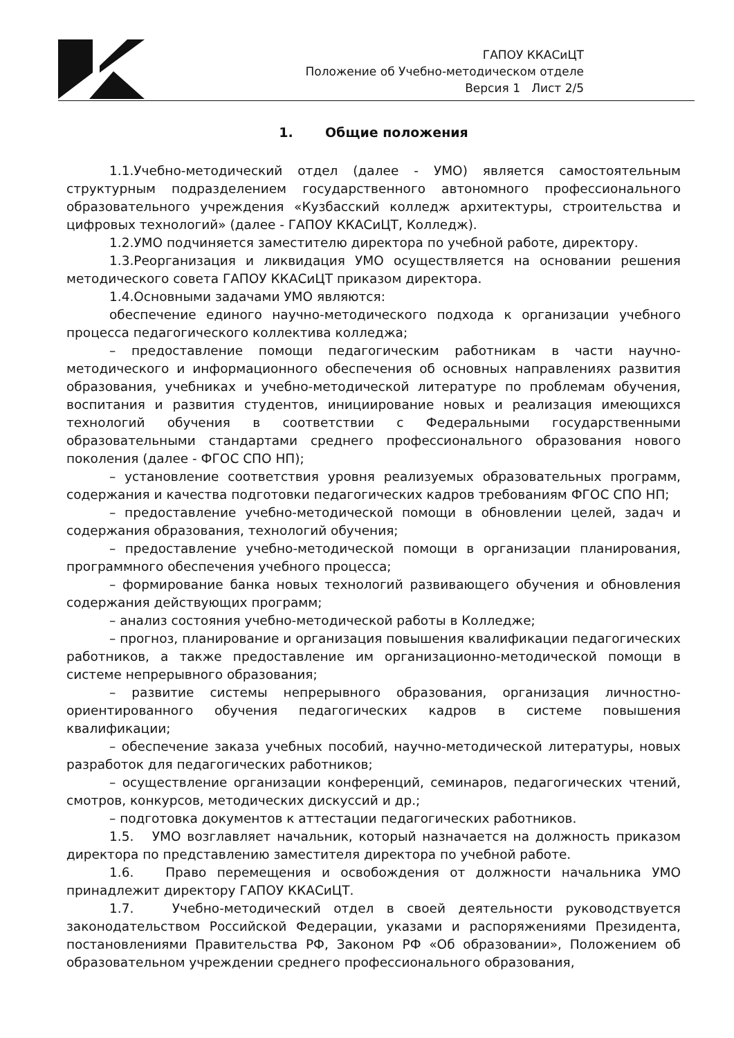ГАПОУ ККАСиЦТ
Положение об Учебно-методическом отделе
Версия 1 Лист 2/5
1. Общие положения
1.1.Учебно-методический отдел (далее - УМО) является самостоятельным структурным подразделением государственного автономного профессионального образовательного учреждения «Кузбасский колледж архитектуры, строительства и цифровых технологий» (далее - ГАПОУ ККАСиЦТ, Колледж).
1.2.УМО подчиняется заместителю директора по учебной работе, директору.
1.3.Реорганизация и ликвидация УМО осуществляется на основании решения методического совета ГАПОУ ККАСиЦТ приказом директора.
1.4.Основными задачами УМО являются:
обеспечение единого научно-методического подхода к организации учебного процесса педагогического коллектива колледжа;
– предоставление помощи педагогическим работникам в части научно-методического и информационного обеспечения об основных направлениях развития образования, учебниках и учебно-методической литературе по проблемам обучения, воспитания и развития студентов, инициирование новых и реализация имеющихся технологий обучения в соответствии с Федеральными государственными образовательными стандартами среднего профессионального образования нового поколения (далее - ФГОС СПО НП);
– установление соответствия уровня реализуемых образовательных программ, содержания и качества подготовки педагогических кадров требованиям ФГОС СПО НП;
– предоставление учебно-методической помощи в обновлении целей, задач и содержания образования, технологий обучения;
– предоставление учебно-методической помощи в организации планирования, программного обеспечения учебного процесса;
– формирование банка новых технологий развивающего обучения и обновления содержания действующих программ;
– анализ состояния учебно-методической работы в Колледже;
– прогноз, планирование и организация повышения квалификации педагогических работников, а также предоставление им организационно-методической помощи в системе непрерывного образования;
– развитие системы непрерывного образования, организация личностно-ориентированного обучения педагогических кадров в системе повышения квалификации;
– обеспечение заказа учебных пособий, научно-методической литературы, новых разработок для педагогических работников;
– осуществление организации конференций, семинаров, педагогических чтений, смотров, конкурсов, методических дискуссий и др.;
– подготовка документов к аттестации педагогических работников.
1.5. УМО возглавляет начальник, который назначается на должность приказом директора по представлению заместителя директора по учебной работе.
1.6. Право перемещения и освобождения от должности начальника УМО принадлежит директору ГАПОУ ККАСиЦТ.
1.7. Учебно-методический отдел в своей деятельности руководствуется законодательством Российской Федерации, указами и распоряжениями Президента, постановлениями Правительства РФ, Законом РФ «Об образовании», Положением об образовательном учреждении среднего профессионального образования,